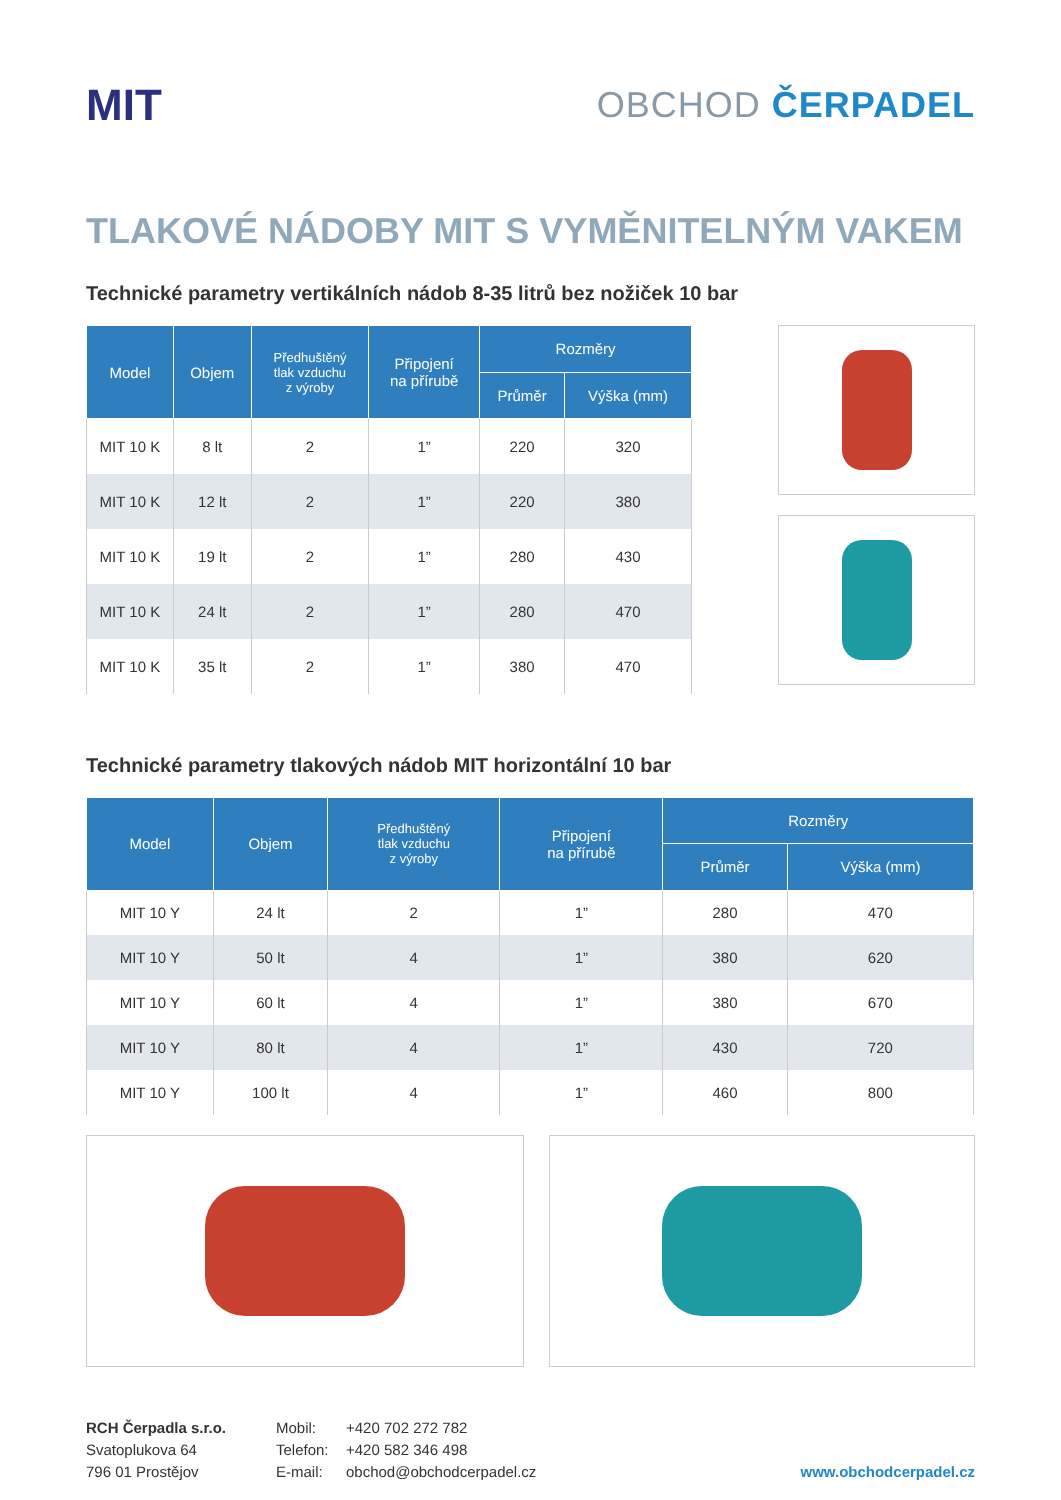MIT
OBCHOD ČERPADEL
TLAKOVÉ NÁDOBY MIT S VYMĚNITELNÝM VAKEM
Technické parametry vertikálních nádob 8-35 litrů bez nožiček 10 bar
| Model | Objem | Předhuštěný tlak vzduchu z výroby | Připojení na přírubě | Rozměry | |
| --- | --- | --- | --- | --- | --- |
| | | | | Průměr | Výška (mm) |
| MIT 10 K | 8 lt | 2 | 1” | 220 | 320 |
| MIT 10 K | 12 lt | 2 | 1” | 220 | 380 |
| MIT 10 K | 19 lt | 2 | 1” | 280 | 430 |
| MIT 10 K | 24 lt | 2 | 1” | 280 | 470 |
| MIT 10 K | 35 lt | 2 | 1” | 380 | 470 |
Technické parametry tlakových nádob MIT horizontální 10 bar
| Model | Objem | Předhuštěný tlak vzduchu z výroby | Připojení na přírubě | Rozměry | |
| --- | --- | --- | --- | --- | --- |
| | | | | Průměr | Výška (mm) |
| MIT 10 Y | 24 lt | 2 | 1” | 280 | 470 |
| MIT 10 Y | 50 lt | 4 | 1” | 380 | 620 |
| MIT 10 Y | 60 lt | 4 | 1” | 380 | 670 |
| MIT 10 Y | 80 lt | 4 | 1” | 430 | 720 |
| MIT 10 Y | 100 lt | 4 | 1” | 460 | 800 |
RCH Čerpadla s.r.o.
Svatoplukova 64
796 01 Prostějov
Mobil:
Telefon:
E-mail:
+420 702 272 782
+420 582 346 498
obchod@obchodcerpadel.cz
www.obchodcerpadel.cz